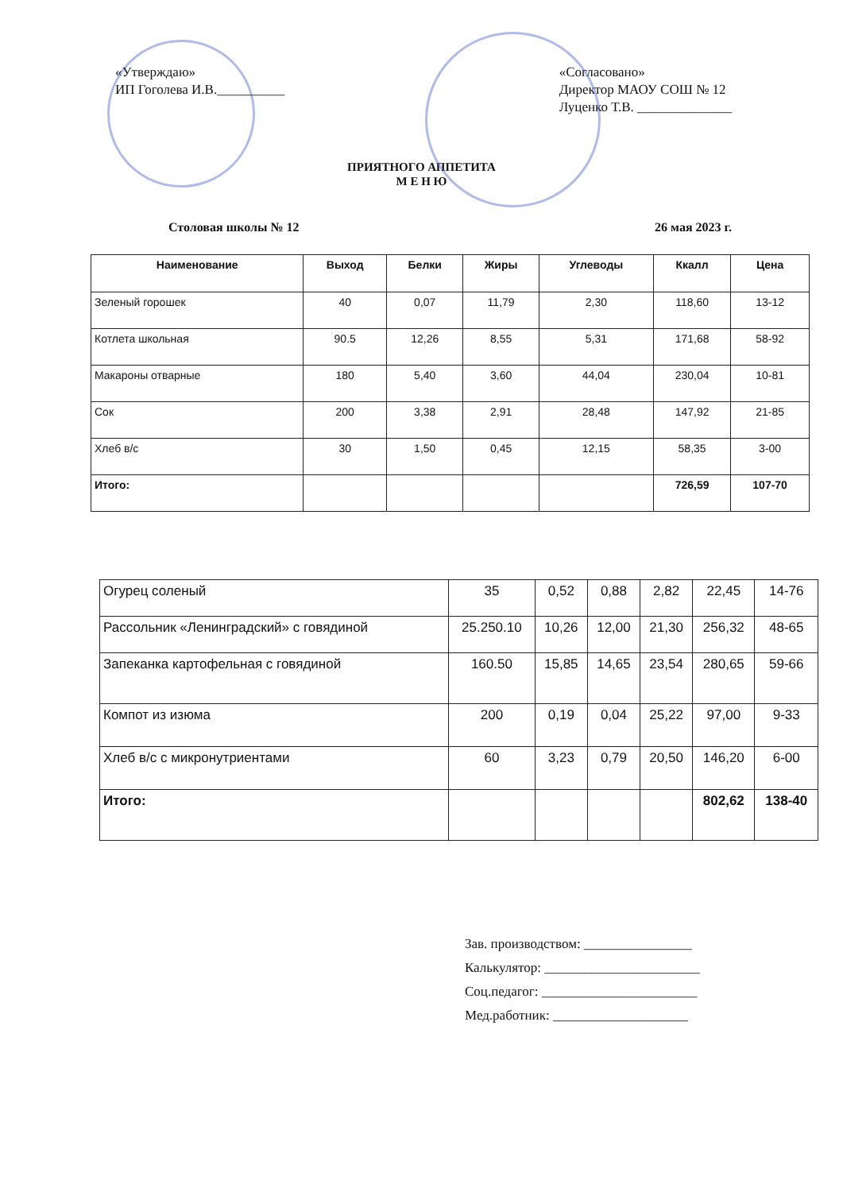«Утверждаю»
ИП Гоголева И.В.__________
«Согласовано»
Директор МАОУ СОШ № 12
Луценко Т.В. ______________
ПРИЯТНОГО АППЕТИТА
М Е Н Ю
Столовая школы № 12 26 мая 2023 г.
| Наименование | Выход | Белки | Жиры | Углеводы | Ккалл | Цена |
| --- | --- | --- | --- | --- | --- | --- |
| Зеленый горошек | 40 | 0,07 | 11,79 | 2,30 | 118,60 | 13-12 |
| Котлета школьная | 90.5 | 12,26 | 8,55 | 5,31 | 171,68 | 58-92 |
| Макароны отварные | 180 | 5,40 | 3,60 | 44,04 | 230,04 | 10-81 |
| Сок | 200 | 3,38 | 2,91 | 28,48 | 147,92 | 21-85 |
| Хлеб в/с | 30 | 1,50 | 0,45 | 12,15 | 58,35 | 3-00 |
| Итого: | | | | | 726,59 | 107-70 |
| Огурец соленый | 35 | 0,52 | 0,88 | 2,82 | 22,45 | 14-76 |
| Рассольник «Ленинградский» с говядиной | 25.250.10 | 10,26 | 12,00 | 21,30 | 256,32 | 48-65 |
| Запеканка картофельная с говядиной | 160.50 | 15,85 | 14,65 | 23,54 | 280,65 | 59-66 |
| Компот из изюма | 200 | 0,19 | 0,04 | 25,22 | 97,00 | 9-33 |
| Хлеб в/с с микронутриентами | 60 | 3,23 | 0,79 | 20,50 | 146,20 | 6-00 |
| Итого: | | | | | 802,62 | 138-40 |
Зав. производством: ________________
Калькулятор: _______________________
Соц.педагог: _______________________
Мед.работник: ____________________